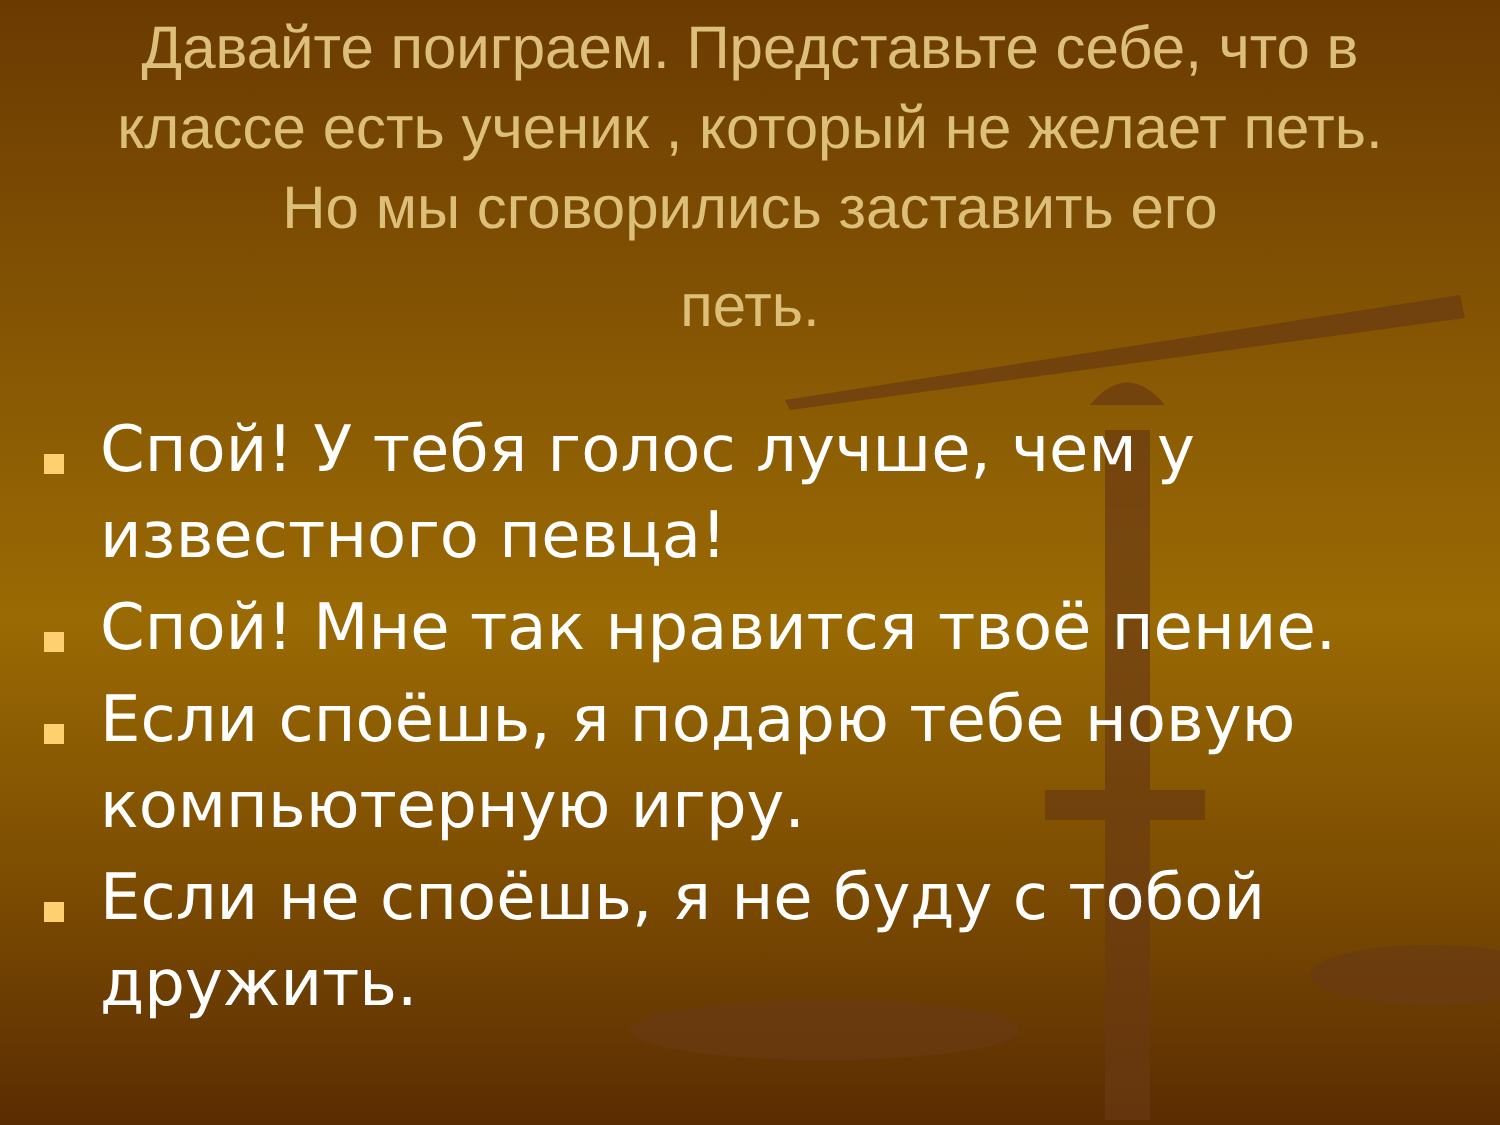Давайте поиграем. Представьте себе, что в классе есть ученик , который не желает петь. Но мы сговорились заставить его
петь.
Спой! У тебя голос лучше, чем у известного певца!
Спой! Мне так нравится твоё пение.
Если споёшь, я подарю тебе новую компьютерную игру.
Если не споёшь, я не буду с тобой дружить.